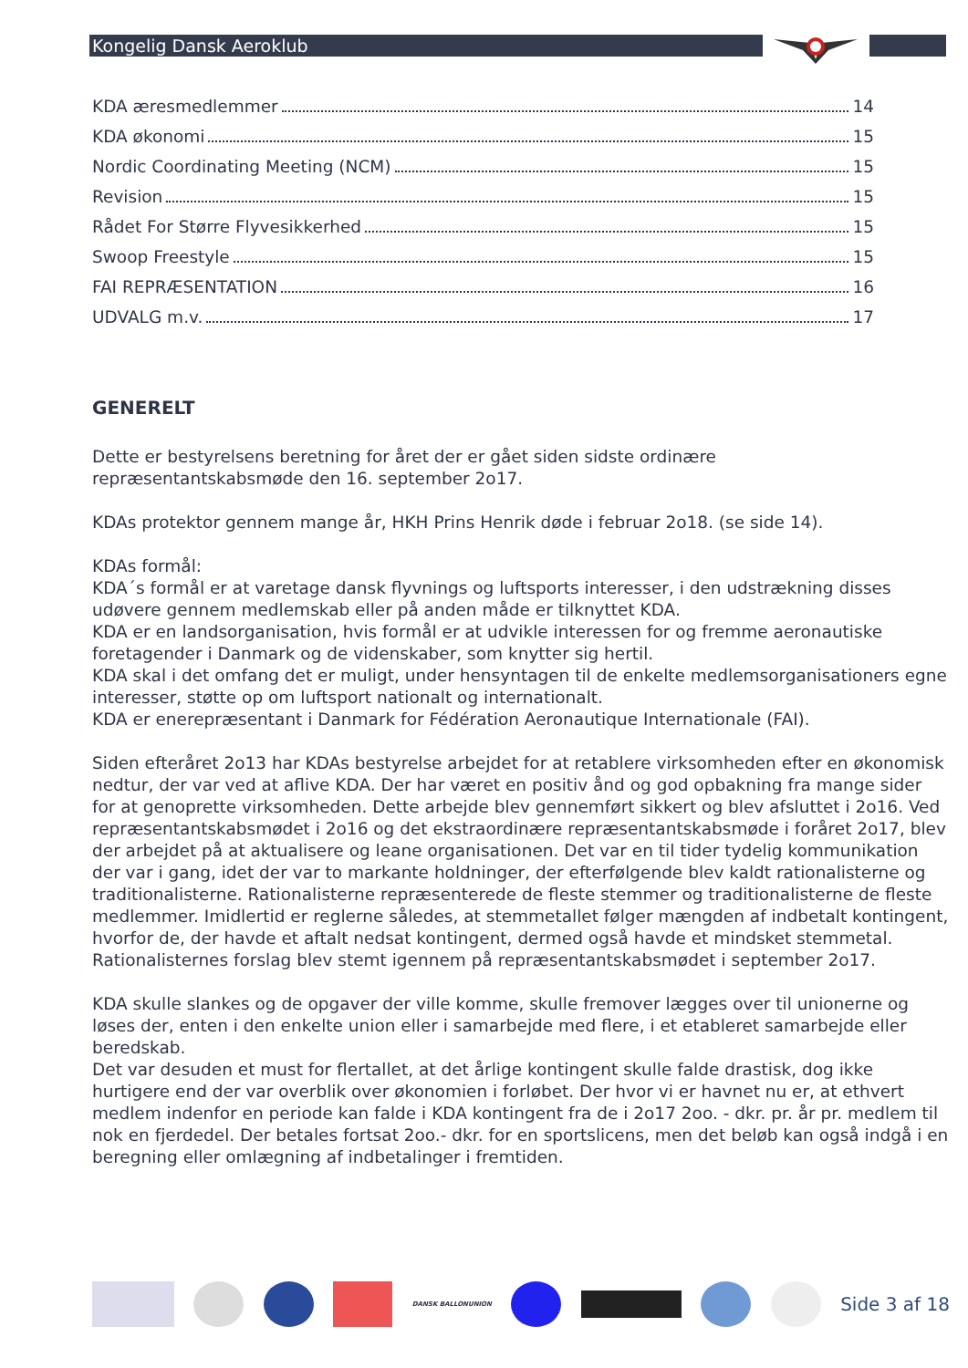Kongelig Dansk Aeroklub
KDA æresmedlemmer 14
KDA økonomi 15
Nordic Coordinating Meeting (NCM) 15
Revision 15
Rådet For Større Flyvesikkerhed 15
Swoop Freestyle 15
FAI REPRÆSENTATION 16
UDVALG m.v. 17
GENERELT
Dette er bestyrelsens beretning for året der er gået siden sidste ordinære
repræsentantskabsmøde den 16. september 2o17.
KDAs protektor gennem mange år, HKH Prins Henrik døde i februar 2o18. (se side 14).
KDAs formål:
KDA´s formål er at varetage dansk flyvnings og luftsports interesser, i den udstrækning disses udøvere gennem medlemskab eller på anden måde er tilknyttet KDA.
KDA er en landsorganisation, hvis formål er at udvikle interessen for og fremme aeronautiske foretagender i Danmark og de videnskaber, som knytter sig hertil.
KDA skal i det omfang det er muligt, under hensyntagen til de enkelte medlemsorganisationers egne interesser, støtte op om luftsport nationalt og internationalt.
KDA er enerepræsentant i Danmark for Fédération Aeronautique Internationale (FAI).
Siden efteråret 2o13 har KDAs bestyrelse arbejdet for at retablere virksomheden efter en økonomisk nedtur, der var ved at aflive KDA. Der har været en positiv ånd og god opbakning fra mange sider for at genoprette virksomheden. Dette arbejde blev gennemført sikkert og blev afsluttet i 2o16. Ved repræsentantskabsmødet i 2o16 og det ekstraordinære repræsentantskabsmøde i foråret 2o17, blev der arbejdet på at aktualisere og leane organisationen. Det var en til tider tydelig kommunikation der var i gang, idet der var to markante holdninger, der efterfølgende blev kaldt rationalisterne og traditionalisterne. Rationalisterne repræsenterede de fleste stemmer og traditionalisterne de fleste medlemmer. Imidlertid er reglerne således, at stemmetallet følger mængden af indbetalt kontingent, hvorfor de, der havde et aftalt nedsat kontingent, dermed også havde et mindsket stemmetal. Rationalisternes forslag blev stemt igennem på repræsentantskabsmødet i september 2o17.
KDA skulle slankes og de opgaver der ville komme, skulle fremover lægges over til unionerne og løses der, enten i den enkelte union eller i samarbejde med flere, i et etableret samarbejde eller beredskab.
Det var desuden et must for flertallet, at det årlige kontingent skulle falde drastisk, dog ikke hurtigere end der var overblik over økonomien i forløbet. Der hvor vi er havnet nu er, at ethvert medlem indenfor en periode kan falde i KDA kontingent fra de i 2o17 2oo. - dkr. pr. år pr. medlem til nok en fjerdedel. Der betales fortsat 2oo.- dkr. for en sportslicens, men det beløb kan også indgå i en beregning eller omlægning af indbetalinger i fremtiden.
DANSK BALLONUNION
Side 3 af 18